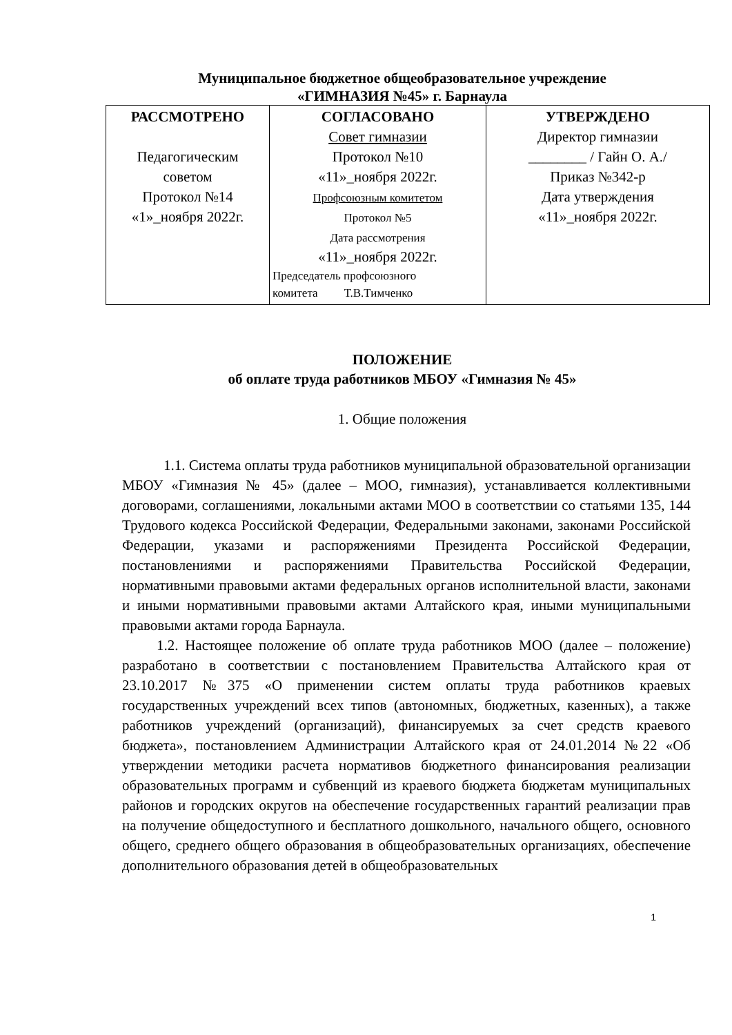Муниципальное бюджетное общеобразовательное учреждение
«ГИМНАЗИЯ №45» г. Барнаула
| РАССМОТРЕНО Педагогическим советом Протокол №14 «1»_ноября 2022г. | СОГЛАСОВАНО Совет гимназии Протокол №10 «11»_ноября 2022г. Профсоюзным комитетом Протокол №5 Дата рассмотрения «11»_ноября 2022г. Председатель профсоюзного комитета Т.В.Тимченко | УТВЕРЖДЕНО Директор гимназии ________ / Гайн О. А./ Приказ №342-р Дата утверждения «11»_ноября 2022г. |
ПОЛОЖЕНИЕ
об оплате труда работников МБОУ «Гимназия № 45»
1. Общие положения
1.1. Система оплаты труда работников муниципальной образовательной организации МБОУ «Гимназия № 45» (далее – МОО, гимназия), устанавливается коллективными договорами, соглашениями, локальными актами МОО в соответствии со статьями 135, 144 Трудового кодекса Российской Федерации, Федеральными законами, законами Российской Федерации, указами и распоряжениями Президента Российской Федерации, постановлениями и распоряжениями Правительства Российской Федерации, нормативными правовыми актами федеральных органов исполнительной власти, законами и иными нормативными правовыми актами Алтайского края, иными муниципальными правовыми актами города Барнаула.
1.2. Настоящее положение об оплате труда работников МОО (далее – положение) разработано в соответствии с постановлением Правительства Алтайского края от 23.10.2017 №375 «О применении систем оплаты труда работников краевых государственных учреждений всех типов (автономных, бюджетных, казенных), а также работников учреждений (организаций), финансируемых за счет средств краевого бюджета», постановлением Администрации Алтайского края от 24.01.2014 №22 «Об утверждении методики расчета нормативов бюджетного финансирования реализации образовательных программ и субвенций из краевого бюджета бюджетам муниципальных районов и городских округов на обеспечение государственных гарантий реализации прав на получение общедоступного и бесплатного дошкольного, начального общего, основного общего, среднего общего образования в общеобразовательных организациях, обеспечение дополнительного образования детей в общеобразовательных
1